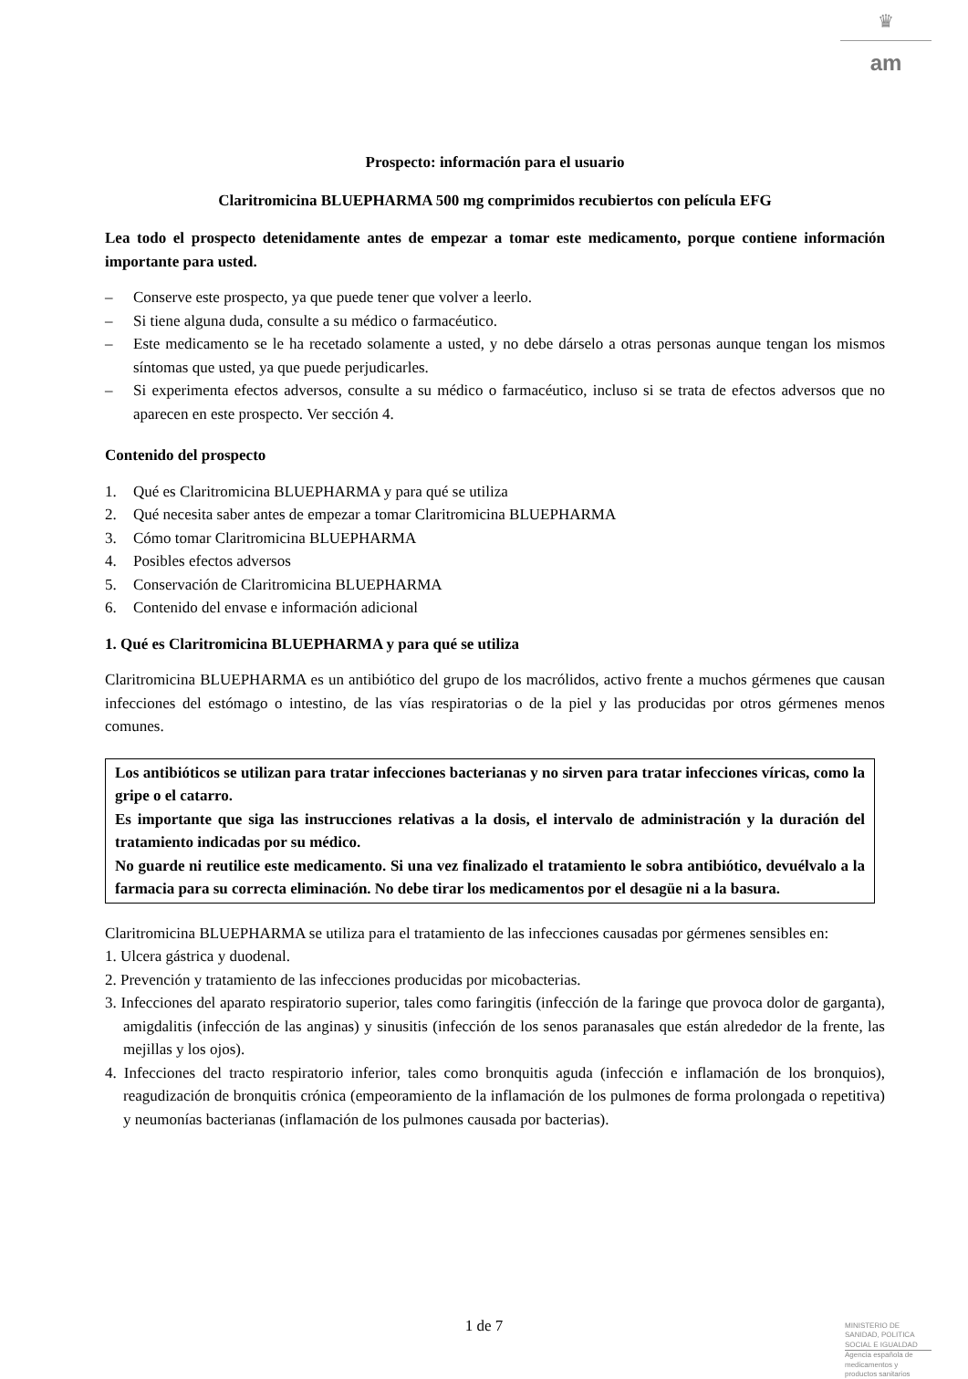♛
am
Prospecto: información para el usuario
Claritromicina BLUEPHARMA 500 mg comprimidos recubiertos con película EFG
Lea todo el prospecto detenidamente antes de empezar a tomar este medicamento, porque contiene información importante para usted.
– Conserve este prospecto, ya que puede tener que volver a leerlo.
– Si tiene alguna duda, consulte a su médico o farmacéutico.
– Este medicamento se le ha recetado solamente a usted, y no debe dárselo a otras personas aunque tengan los mismos síntomas que usted, ya que puede perjudicarles.
– Si experimenta efectos adversos, consulte a su médico o farmacéutico, incluso si se trata de efectos adversos que no aparecen en este prospecto. Ver sección 4.
Contenido del prospecto
1. Qué es Claritromicina BLUEPHARMA y para qué se utiliza
2. Qué necesita saber antes de empezar a tomar Claritromicina BLUEPHARMA
3. Cómo tomar Claritromicina BLUEPHARMA
4. Posibles efectos adversos
5. Conservación de Claritromicina BLUEPHARMA
6. Contenido del envase e información adicional
1. Qué es Claritromicina BLUEPHARMA y para qué se utiliza
Claritromicina BLUEPHARMA es un antibiótico del grupo de los macrólidos, activo frente a muchos gérmenes que causan infecciones del estómago o intestino, de las vías respiratorias o de la piel y las producidas por otros gérmenes menos comunes.
Los antibióticos se utilizan para tratar infecciones bacterianas y no sirven para tratar infecciones víricas, como la gripe o el catarro.
Es importante que siga las instrucciones relativas a la dosis, el intervalo de administración y la duración del tratamiento indicadas por su médico.
No guarde ni reutilice este medicamento. Si una vez finalizado el tratamiento le sobra antibiótico, devuélvalo a la farmacia para su correcta eliminación. No debe tirar los medicamentos por el desagüe ni a la basura.
Claritromicina BLUEPHARMA se utiliza para el tratamiento de las infecciones causadas por gérmenes sensibles en:
1. Ulcera gástrica y duodenal.
2. Prevención y tratamiento de las infecciones producidas por micobacterias.
3. Infecciones del aparato respiratorio superior, tales como faringitis (infección de la faringe que provoca dolor de garganta), amigdalitis (infección de las anginas) y sinusitis (infección de los senos paranasales que están alrededor de la frente, las mejillas y los ojos).
4. Infecciones del tracto respiratorio inferior, tales como bronquitis aguda (infección e inflamación de los bronquios), reagudización de bronquitis crónica (empeoramiento de la inflamación de los pulmones de forma prolongada o repetitiva) y neumonías bacterianas (inflamación de los pulmones causada por bacterias).
1 de 7
MINISTERIO DE
SANIDAD, POLITICA
SOCIAL E IGUALDAD
Agencia española de
medicamentos y
productos sanitarios